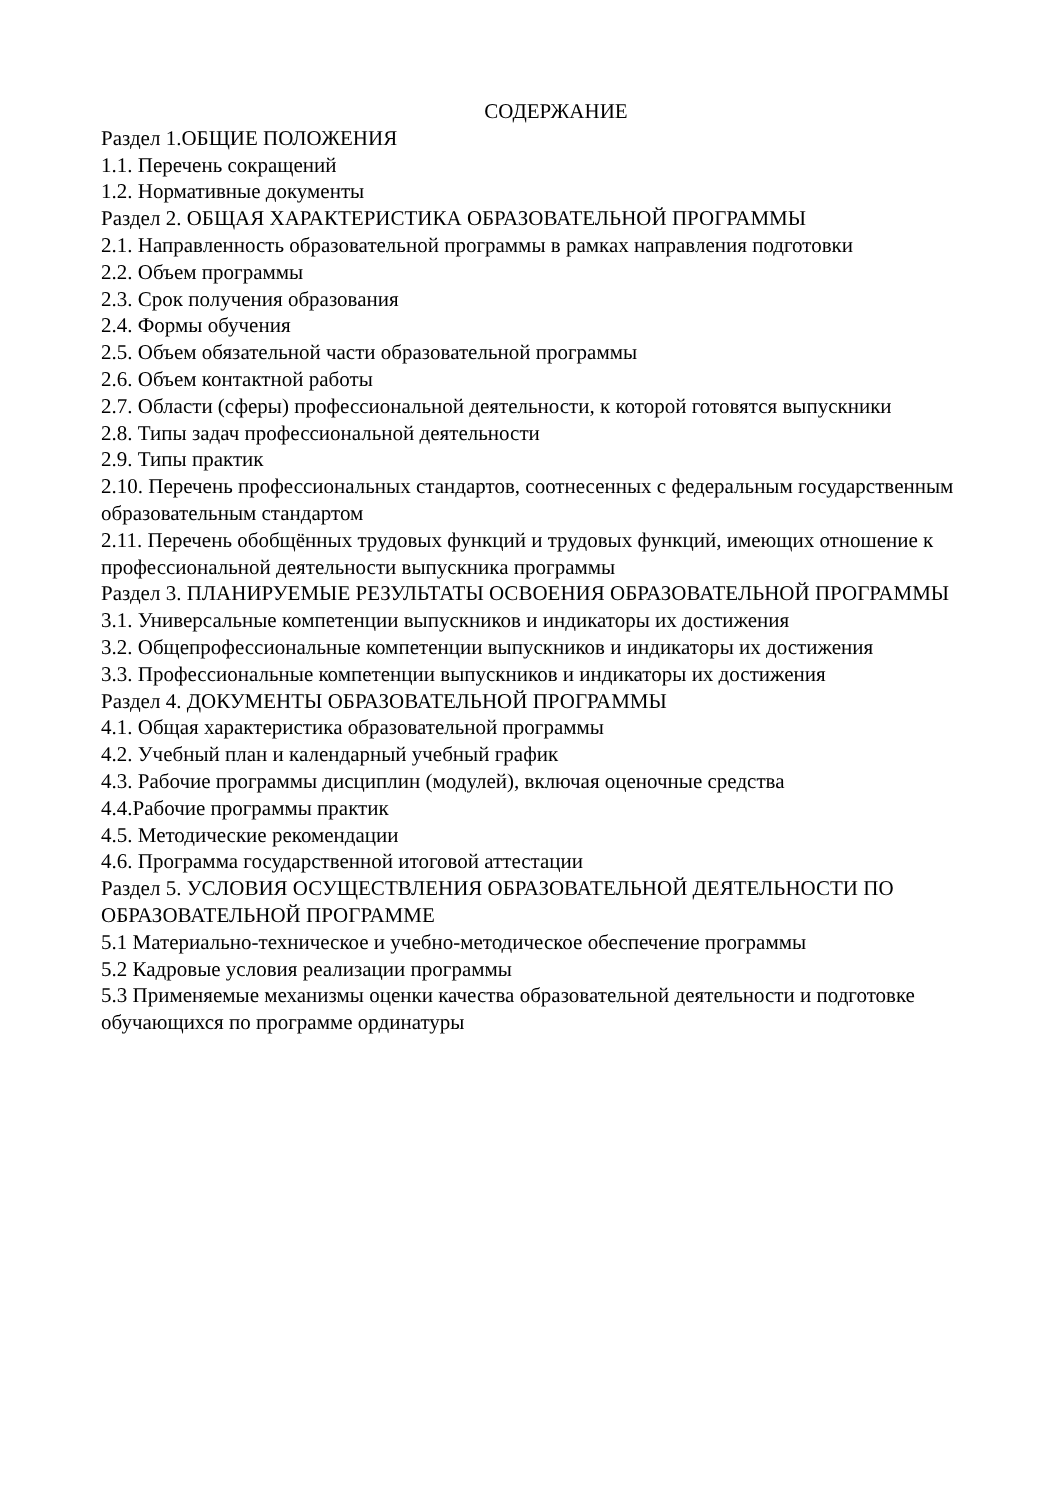СОДЕРЖАНИЕ
Раздел 1.ОБЩИЕ ПОЛОЖЕНИЯ
1.1. Перечень сокращений
1.2. Нормативные документы
Раздел 2. ОБЩАЯ ХАРАКТЕРИСТИКА ОБРАЗОВАТЕЛЬНОЙ ПРОГРАММЫ
2.1. Направленность образовательной программы в рамках направления подготовки
2.2. Объем программы
2.3. Срок получения образования
2.4. Формы обучения
2.5. Объем обязательной части образовательной программы
2.6. Объем контактной работы
2.7. Области (сферы) профессиональной деятельности, к которой готовятся выпускники
2.8. Типы задач профессиональной деятельности
2.9. Типы практик
2.10. Перечень профессиональных стандартов, соотнесенных с федеральным государственным образовательным стандартом
2.11. Перечень обобщённых трудовых функций и трудовых функций, имеющих отношение к профессиональной деятельности выпускника программы
Раздел 3. ПЛАНИРУЕМЫЕ РЕЗУЛЬТАТЫ ОСВОЕНИЯ ОБРАЗОВАТЕЛЬНОЙ ПРОГРАММЫ
3.1. Универсальные компетенции выпускников и индикаторы их достижения
3.2. Общепрофессиональные компетенции выпускников и индикаторы их достижения
3.3. Профессиональные компетенции выпускников и индикаторы их достижения
Раздел 4. ДОКУМЕНТЫ ОБРАЗОВАТЕЛЬНОЙ ПРОГРАММЫ
4.1. Общая характеристика образовательной программы
4.2. Учебный план и календарный учебный график
4.3. Рабочие программы дисциплин (модулей), включая оценочные средства
4.4.Рабочие программы практик
4.5. Методические рекомендации
4.6. Программа государственной итоговой аттестации
Раздел 5. УСЛОВИЯ ОСУЩЕСТВЛЕНИЯ ОБРАЗОВАТЕЛЬНОЙ ДЕЯТЕЛЬНОСТИ ПО ОБРАЗОВАТЕЛЬНОЙ ПРОГРАММЕ
5.1 Материально-техническое и учебно-методическое обеспечение программы
5.2 Кадровые условия реализации программы
5.3 Применяемые механизмы оценки качества образовательной деятельности и подготовке обучающихся по программе ординатуры